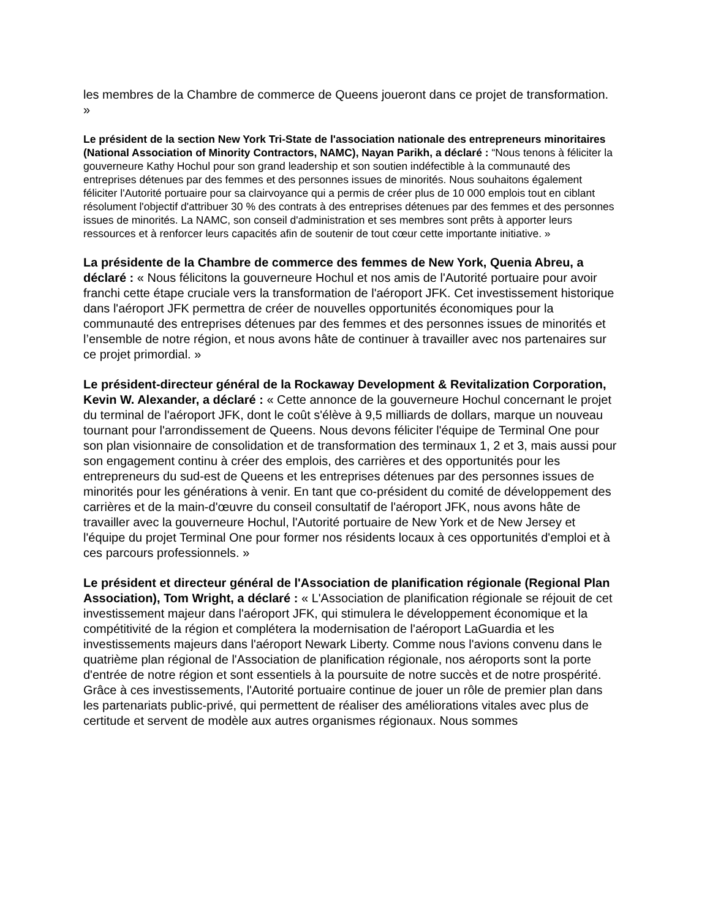les membres de la Chambre de commerce de Queens joueront dans ce projet de transformation. »
Le président de la section New York Tri-State de l'association nationale des entrepreneurs minoritaires (National Association of Minority Contractors, NAMC), Nayan Parikh, a déclaré : “Nous tenons à féliciter la gouverneure Kathy Hochul pour son grand leadership et son soutien indéfectible à la communauté des entreprises détenues par des femmes et des personnes issues de minorités. Nous souhaitons également féliciter l'Autorité portuaire pour sa clairvoyance qui a permis de créer plus de 10 000 emplois tout en ciblant résolument l'objectif d'attribuer 30 % des contrats à des entreprises détenues par des femmes et des personnes issues de minorités. La NAMC, son conseil d'administration et ses membres sont prêts à apporter leurs ressources et à renforcer leurs capacités afin de soutenir de tout cœur cette importante initiative. »
La présidente de la Chambre de commerce des femmes de New York, Quenia Abreu, a déclaré : « Nous félicitons la gouverneure Hochul et nos amis de l'Autorité portuaire pour avoir franchi cette étape cruciale vers la transformation de l'aéroport JFK. Cet investissement historique dans l'aéroport JFK permettra de créer de nouvelles opportunités économiques pour la communauté des entreprises détenues par des femmes et des personnes issues de minorités et l’ensemble de notre région, et nous avons hâte de continuer à travailler avec nos partenaires sur ce projet primordial. »
Le président-directeur général de la Rockaway Development & Revitalization Corporation, Kevin W. Alexander, a déclaré : « Cette annonce de la gouverneure Hochul concernant le projet du terminal de l'aéroport JFK, dont le coût s'élève à 9,5 milliards de dollars, marque un nouveau tournant pour l'arrondissement de Queens. Nous devons féliciter l'équipe de Terminal One pour son plan visionnaire de consolidation et de transformation des terminaux 1, 2 et 3, mais aussi pour son engagement continu à créer des emplois, des carrières et des opportunités pour les entrepreneurs du sud-est de Queens et les entreprises détenues par des personnes issues de minorités pour les générations à venir. En tant que co-président du comité de développement des carrières et de la main-d'œuvre du conseil consultatif de l'aéroport JFK, nous avons hâte de travailler avec la gouverneure Hochul, l'Autorité portuaire de New York et de New Jersey et l'équipe du projet Terminal One pour former nos résidents locaux à ces opportunités d'emploi et à ces parcours professionnels. »
Le président et directeur général de l'Association de planification régionale (Regional Plan Association), Tom Wright, a déclaré : « L'Association de planification régionale se réjouit de cet investissement majeur dans l'aéroport JFK, qui stimulera le développement économique et la compétitivité de la région et complétera la modernisation de l'aéroport LaGuardia et les investissements majeurs dans l'aéroport Newark Liberty. Comme nous l'avions convenu dans le quatrième plan régional de l'Association de planification régionale, nos aéroports sont la porte d'entrée de notre région et sont essentiels à la poursuite de notre succès et de notre prospérité. Grâce à ces investissements, l'Autorité portuaire continue de jouer un rôle de premier plan dans les partenariats public-privé, qui permettent de réaliser des améliorations vitales avec plus de certitude et servent de modèle aux autres organismes régionaux. Nous sommes